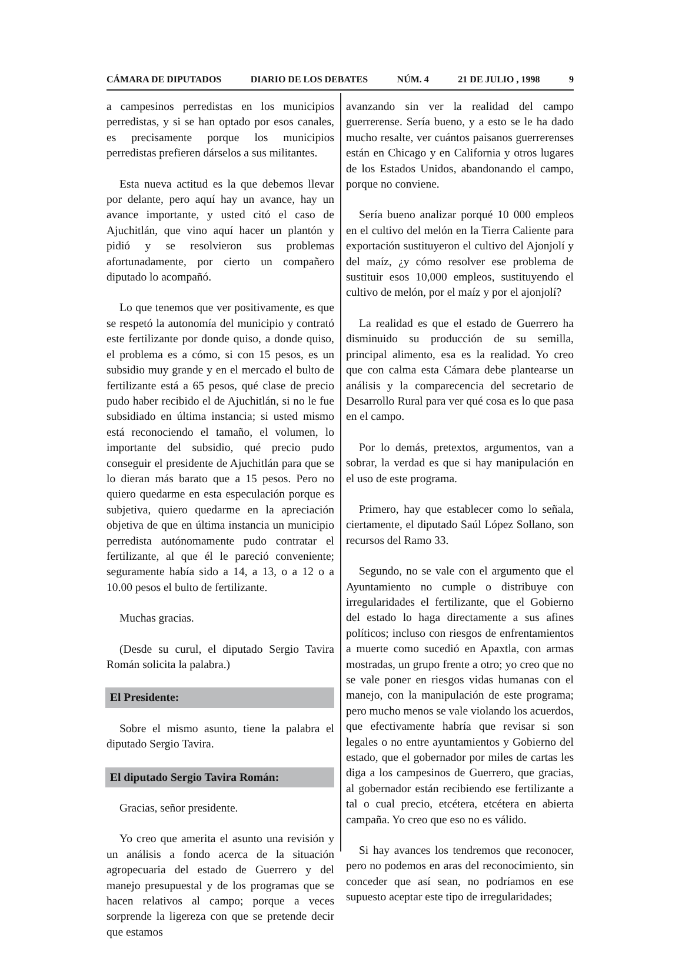CÁMARA DE DIPUTADOS DIARIO DE LOS DEBATES NÚM. 4 21 DE JULIO , 1998 9
a campesinos perredistas en los municipios perredistas, y si se han optado por esos canales, es precisamente porque los municipios perredistas prefieren dárselos a sus militantes.
Esta nueva actitud es la que debemos llevar por delante, pero aquí hay un avance, hay un avance importante, y usted citó el caso de Ajuchitlán, que vino aquí hacer un plantón y pidió y se resolvieron sus problemas afortunadamente, por cierto un compañero diputado lo acompañó.
Lo que tenemos que ver positivamente, es que se respetó la autonomía del municipio y contrató este fertilizante por donde quiso, a donde quiso, el problema es a cómo, si con 15 pesos, es un subsidio muy grande y en el mercado el bulto de fertilizante está a 65 pesos, qué clase de precio pudo haber recibido el de Ajuchitlán, si no le fue subsidiado en última instancia; si usted mismo está reconociendo el tamaño, el volumen, lo importante del subsidio, qué precio pudo conseguir el presidente de Ajuchitlán para que se lo dieran más barato que a 15 pesos. Pero no quiero quedarme en esta especulación porque es subjetiva, quiero quedarme en la apreciación objetiva de que en última instancia un municipio perredista autónomamente pudo contratar el fertilizante, al que él le pareció conveniente; seguramente había sido a 14, a 13, o a 12 o a 10.00 pesos el bulto de fertilizante.
Muchas gracias.
(Desde su curul, el diputado Sergio Tavira Román solicita la palabra.)
El Presidente:
Sobre el mismo asunto, tiene la palabra el diputado Sergio Tavira.
El diputado Sergio Tavira Román:
Gracias, señor presidente.
Yo creo que amerita el asunto una revisión y un análisis a fondo acerca de la situación agropecuaria del estado de Guerrero y del manejo presupuestal y de los programas que se hacen relativos al campo; porque a veces sorprende la ligereza con que se pretende decir que estamos
avanzando sin ver la realidad del campo guerrerense. Sería bueno, y a esto se le ha dado mucho resalte, ver cuántos paisanos guerrerenses están en Chicago y en California y otros lugares de los Estados Unidos, abandonando el campo, porque no conviene.
Sería bueno analizar porqué 10 000 empleos en el cultivo del melón en la Tierra Caliente para exportación sustituyeron el cultivo del Ajonjolí y del maíz, ¿y cómo resolver ese problema de sustituir esos 10,000 empleos, sustituyendo el cultivo de melón, por el maíz y por el ajonjolí?
La realidad es que el estado de Guerrero ha disminuido su producción de su semilla, principal alimento, esa es la realidad. Yo creo que con calma esta Cámara debe plantearse un análisis y la comparecencia del secretario de Desarrollo Rural para ver qué cosa es lo que pasa en el campo.
Por lo demás, pretextos, argumentos, van a sobrar, la verdad es que si hay manipulación en el uso de este programa.
Primero, hay que establecer como lo señala, ciertamente, el diputado Saúl López Sollano, son recursos del Ramo 33.
Segundo, no se vale con el argumento que el Ayuntamiento no cumple o distribuye con irregularidades el fertilizante, que el Gobierno del estado lo haga directamente a sus afines políticos; incluso con riesgos de enfrentamientos a muerte como sucedió en Apaxtla, con armas mostradas, un grupo frente a otro; yo creo que no se vale poner en riesgos vidas humanas con el manejo, con la manipulación de este programa; pero mucho menos se vale violando los acuerdos, que efectivamente habría que revisar si son legales o no entre ayuntamientos y Gobierno del estado, que el gobernador por miles de cartas les diga a los campesinos de Guerrero, que gracias, al gobernador están recibiendo ese fertilizante a tal o cual precio, etcétera, etcétera en abierta campaña. Yo creo que eso no es válido.
Si hay avances los tendremos que reconocer, pero no podemos en aras del reconocimiento, sin conceder que así sean, no podríamos en ese supuesto aceptar este tipo de irregularidades;